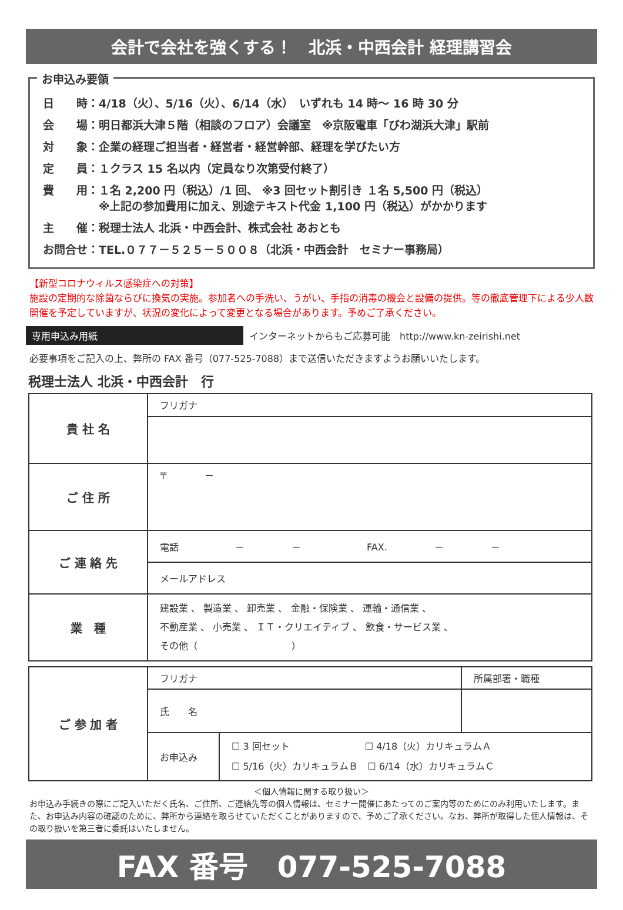会計で会社を強くする！　北浜・中西会計 経理講習会
お申込み要領
日　　時：4/18（火）、5/16（火）、6/14（水）　いずれも 14 時～ 16 時 30 分
会　　場：明日都浜大津５階（相談のフロア）会議室　※京阪電車「びわ湖浜大津」駅前
対　　象：企業の経理ご担当者・経営者・経営幹部、経理を学びたい方
定　　員：１クラス 15 名以内（定員なり次第受付終了）
費　　用：１名 2,200 円（税込）/1 回、 ※3 回セット割引き １名 5,500 円（税込）
　　　　　※上記の参加費用に加え、別途テキスト代金 1,100 円（税込）がかかります
主　　催：税理士法人 北浜・中西会計、株式会社 あおとも
お問合せ：TEL.０７７－５２５－５００８（北浜・中西会計　セミナー事務局）
【新型コロナウィルス感染症への対策】
施設の定期的な除菌ならびに換気の実施。参加者への手洗い、うがい、手指の消毒の機会と設備の提供。等の徹底管理下による少人数開催を予定していますが、状況の変化によって変更となる場合があります。予めご了承ください。
専用申込み用紙
インターネットからもご応募可能　http://www.kn-zeirishi.net
必要事項をご記入の上、弊所の FAX 番号（077-525-7088）まで送信いただきますようお願いいたします。
税理士法人 北浜・中西会計　行
| 貴 社 名 | フリガナ |
| ご 住 所 | 〒 － |
| ご 連 絡 先 | 電話 － － FAX. － － |
| | メールアドレス |
| 業 種 | 建設業 、 製造業 、 卸売業 、 金融・保険業 、 運輸・通信業 、 不動産業 、 小売業 、 ＩＴ・クリエイティブ 、 飲食・サービス業 、 その他（ ） |
| ご 参 加 者 | フリガナ | | 所属部署・職種 |
| | 氏 名 | | |
| | お申込み | ☐ 3 回セット ☐ 4/18（火）カリキュラムＡ ☐ 5/16（火）カリキュラムＢ ☐ 6/14（水）カリキュラムＣ | |
＜個人情報に関する取り扱い＞
お申込み手続きの際にご記入いただく氏名、ご住所、ご連絡先等の個人情報は、セミナー開催にあたってのご案内等のためにのみ利用いたします。また、お申込み内容の確認のために、弊所から連絡を取らせていただくことがありますので、予めご了承ください。なお、弊所が取得した個人情報は、その取り扱いを第三者に委託はいたしません。
FAX 番号　077-525-7088